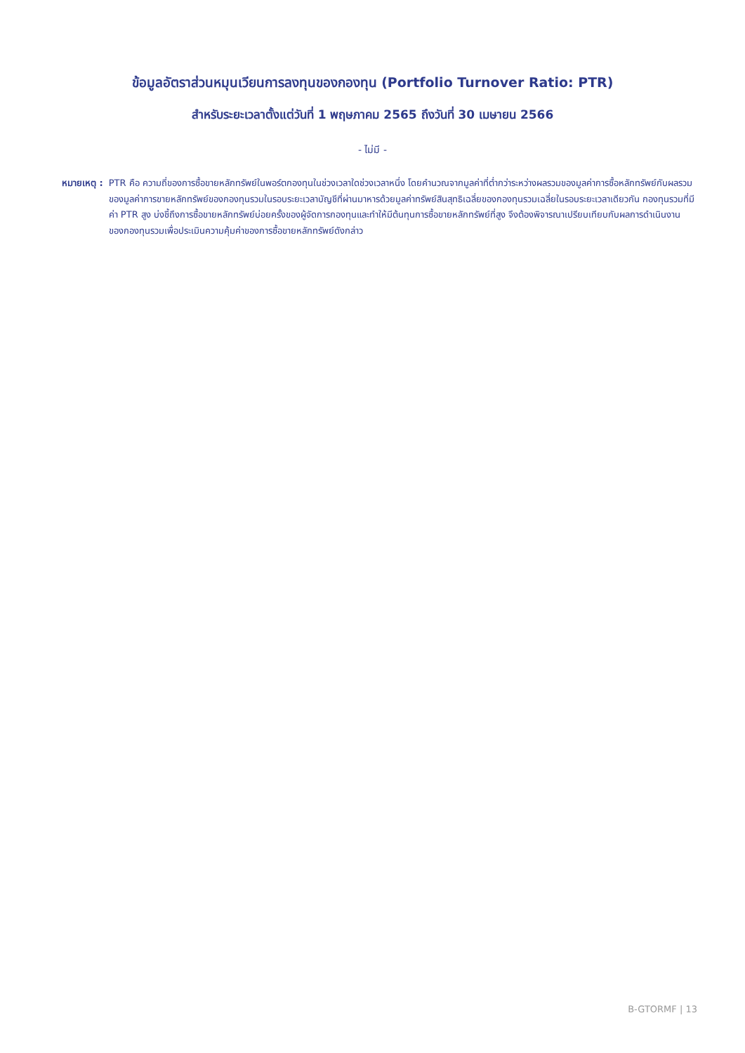ข้อมูลอัตราส่วนหมุนเวียนการลงทุนของกองทุน (Portfolio Turnover Ratio: PTR)
สำหรับระยะเวลาตั้งแต่วันที่ 1 พฤษภาคม 2565 ถึงวันที่ 30 เมษายน 2566
- ไม่มี -
หมายเหตุ : PTR คือ ความถี่ของการซื้อขายหลักทรัพย์ในพอร์ตกองทุนในช่วงเวลาใดช่วงเวลาหนึ่ง โดยคำนวณจากมูลค่าที่ต่ำกว่าระหว่างผลรวมของมูลค่าการซื้อหลักทรัพย์กับผลรวมของมูลค่าการขายหลักทรัพย์ของกองทุนรวมในรอบระยะเวลาบัญชีที่ผ่านมาหารด้วยมูลค่าทรัพย์สินสุทธิเฉลี่ยของกองทุนรวมเฉลี่ยในรอบระยะเวลาเดียวกัน กองทุนรวมที่มีค่า PTR สูง บ่งชี้ถึงการซื้อขายหลักทรัพย์บ่อยครั้งของผู้จัดการกองทุนและทำให้มีต้นทุนการซื้อขายหลักทรัพย์ที่สูง จึงต้องพิจารณาเปรียบเทียบกับผลการดำเนินงานของกองทุนรวมเพื่อประเมินความคุ้มค่าของการซื้อขายหลักทรัพย์ดังกล่าว
B-GTORMF | 13